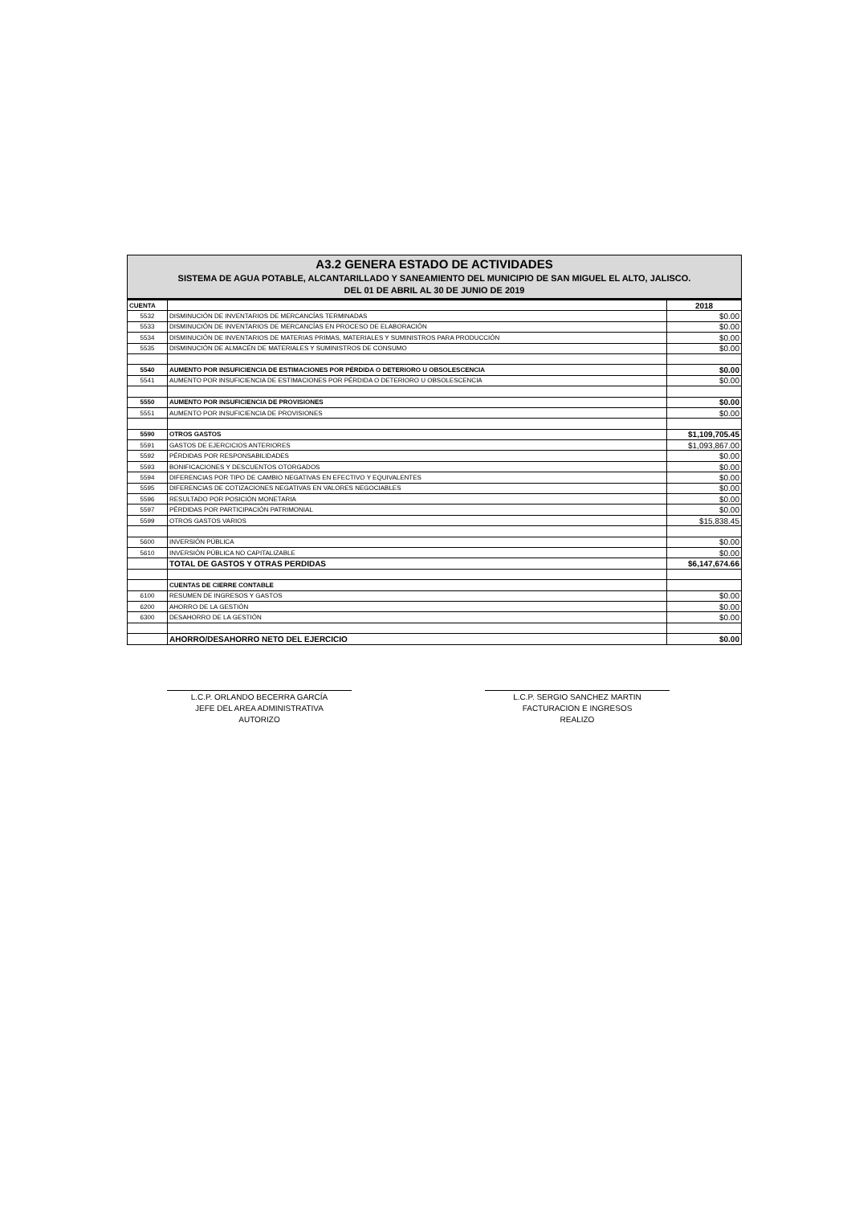A3.2 GENERA ESTADO DE ACTIVIDADES
SISTEMA DE AGUA POTABLE, ALCANTARILLADO Y SANEAMIENTO DEL MUNICIPIO DE SAN MIGUEL EL ALTO, JALISCO.
DEL 01 DE ABRIL AL 30 DE JUNIO DE 2019
| CUENTA | | 2018 |
| --- | --- | --- |
| 5532 | DISMINUCIÓN DE INVENTARIOS DE MERCANCÍAS TERMINADAS | $0.00 |
| 5533 | DISMINUCIÓN DE INVENTARIOS DE MERCANCÍAS EN PROCESO DE ELABORACIÓN | $0.00 |
| 5534 | DISMINUCIÓN DE INVENTARIOS DE MATERIAS PRIMAS, MATERIALES Y SUMINISTROS PARA PRODUCCIÓN | $0.00 |
| 5535 | DISMINUCIÓN DE ALMACÉN DE MATERIALES Y SUMINISTROS DE CONSUMO | $0.00 |
| 5540 | AUMENTO POR INSUFICIENCIA DE ESTIMACIONES POR PÉRDIDA O DETERIORO U OBSOLESCENCIA | $0.00 |
| 5541 | AUMENTO POR INSUFICIENCIA DE ESTIMACIONES POR PÉRDIDA O DETERIORO U OBSOLESCENCIA | $0.00 |
| 5550 | AUMENTO POR INSUFICIENCIA DE PROVISIONES | $0.00 |
| 5551 | AUMENTO POR INSUFICIENCIA DE PROVISIONES | $0.00 |
| 5590 | OTROS GASTOS | $1,109,705.45 |
| 5591 | GASTOS DE EJERCICIOS ANTERIORES | $1,093,867.00 |
| 5592 | PÉRDIDAS POR RESPONSABILIDADES | $0.00 |
| 5593 | BONIFICACIONES Y DESCUENTOS OTORGADOS | $0.00 |
| 5594 | DIFERENCIAS POR TIPO DE CAMBIO NEGATIVAS EN EFECTIVO Y EQUIVALENTES | $0.00 |
| 5595 | DIFERENCIAS DE COTIZACIONES NEGATIVAS EN VALORES NEGOCIABLES | $0.00 |
| 5596 | RESULTADO POR POSICIÓN MONETARIA | $0.00 |
| 5597 | PÉRDIDAS POR PARTICIPACIÓN PATRIMONIAL | $0.00 |
| 5599 | OTROS GASTOS VARIOS | $15,838.45 |
| 5600 | INVERSIÓN PÚBLICA | $0.00 |
| 5610 | INVERSIÓN PÚBLICA NO CAPITALIZABLE | $0.00 |
| | TOTAL DE GASTOS Y OTRAS PERDIDAS | $6,147,674.66 |
| | CUENTAS DE CIERRE CONTABLE | |
| 6100 | RESUMEN DE INGRESOS Y GASTOS | $0.00 |
| 6200 | AHORRO DE LA GESTIÓN | $0.00 |
| 6300 | DESAHORRO DE LA GESTIÓN | $0.00 |
| | AHORRO/DESAHORRO NETO DEL EJERCICIO | $0.00 |
L.C.P. ORLANDO BECERRA GARCÍA
JEFE DEL AREA ADMINISTRATIVA
AUTORIZO
L.C.P. SERGIO SANCHEZ MARTIN
FACTURACION E INGRESOS
REALIZO